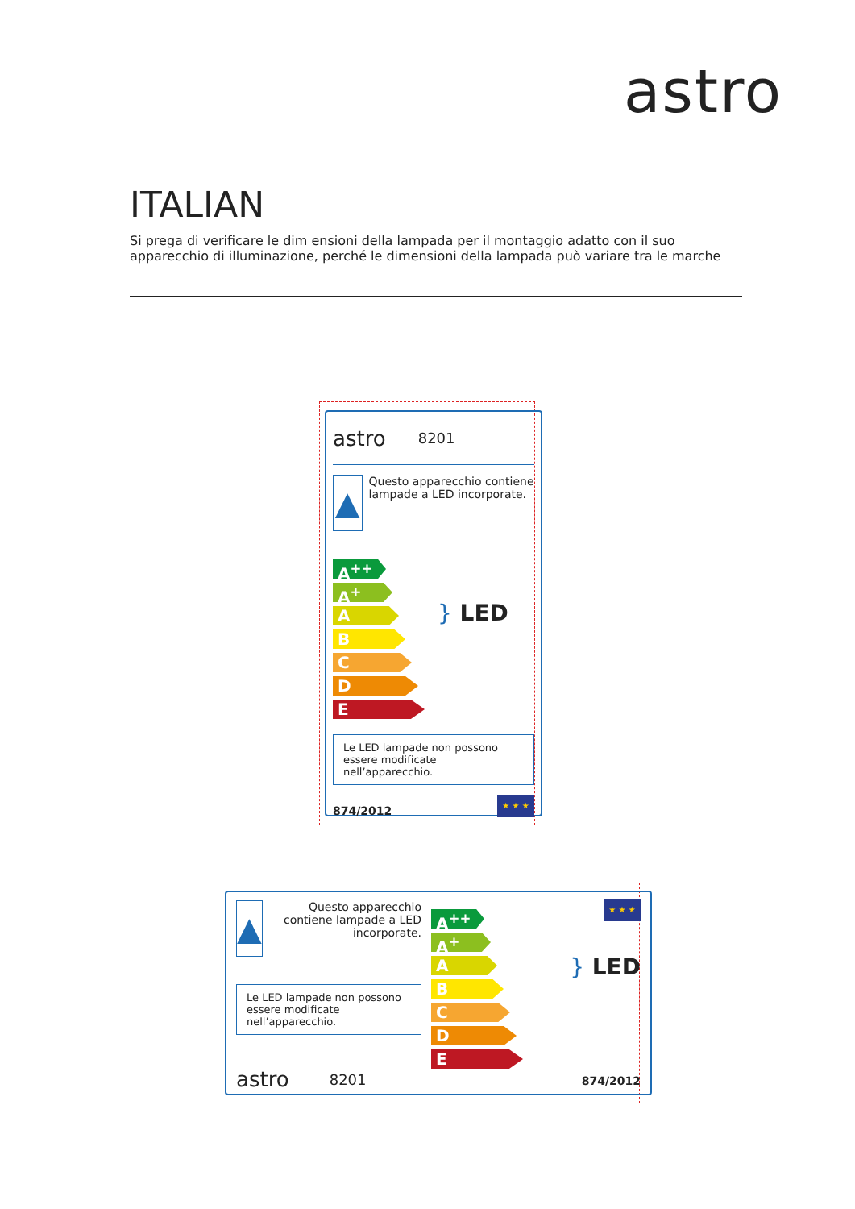astro
ITALIAN
Si prega di verificare le dim ensioni della lampada per il montaggio adatto con il suo apparecchio di illuminazione, perché le dimensioni della lampada può variare tra le marche
astro 8201
▲
Questo apparecchio contiene lampade a LED incorporate.
A<sup>++</sup>
A<sup>+</sup>
A
B
C
D
E
} LED
Le LED lampade non possono essere modificate nell’apparecchio.
874/2012
★ ★ ★
▲
Questo apparecchio contiene lampade a LED incorporate.
Le LED lampade non possono essere modificate nell’apparecchio.
astro 8201
A<sup>++</sup>
A<sup>+</sup>
A
B
C
D
E
★ ★ ★
} LED
874/2012